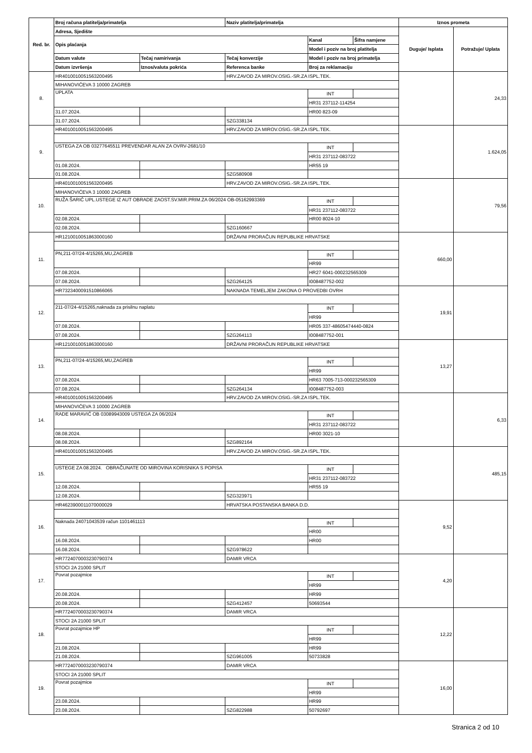| Red. br. | Broj računa platitelja/primatelja | | Naziv platitelja/primatelja | | | Iznos prometa | |
| --- | --- | --- | --- | --- | --- | --- | --- |
| | Adresa, Sjedište | | | | | Duguje/ Isplata | Potražuje/ Uplata |
| | Opis plaćanja | | | Kanal | Šifra namjene | | |
| | | | | Model i poziv na broj platitelja | | | |
| | Datum valute | Tečaj namirivanja | Tečaj konverzije | Model i poziv na broj primatelja | | | |
| | Datum izvršenja | Iznos/valuta pokrića | Referenca banke | Broj za reklamaciju | | | |
| 8. | HR4010010051563200495 | | HRV.ZAVOD ZA MIROV.OSIG.-SR.ZA ISPL.TEK. | | | | 24,33 |
| | MIHANOVIĆEVA 3 10000 ZAGREB | | | | | | |
| | UPLATA | | | INT | | | |
| | | | | HR31 237112-114254 | | | |
| | 31.07.2024. | | | HR00 823-09 | | | |
| | 31.07.2024. | | SZG338134 | | | | |
| 9. | HR4010010051563200495 | | HRV.ZAVOD ZA MIROV.OSIG.-SR.ZA ISPL.TEK. | | | | 1.624,05 |
| | USTEGA ZA OB 03277645511 PREVENDAR ALAN ZA OVRV-2681/10 | | | INT | | | |
| | | | | HR31 237112-083722 | | | |
| | 01.08.2024. | | | HR55 19 | | | |
| | 01.08.2024. | | SZG580908 | | | | |
| 10. | HR4010010051563200495 | | HRV.ZAVOD ZA MIROV.OSIG.-SR.ZA ISPL.TEK. | | | | 79,56 |
| | MIHANOVIĆEVA 3 10000 ZAGREB | | | | | | |
| | RUŽA ŠARIĆ UPL.USTEGE IZ AUT OBRADE ZAOST.SV.MIR.PRIM.ZA 06/2024 OB-05162993369 | | | INT | | | |
| | | | | HR31 237112-083722 | | | |
| | 02.08.2024. | | | HR00 8024-10 | | | |
| | 02.08.2024. | | SZG160667 | | | | |
| 11. | HR1210010051863000160 | | DRŽAVNI PRORAČUN REPUBLIKE HRVATSKE | | | 660,00 | |
| | PN,211-07/24-4/15265,MU,ZAGREB | | | INT | | | |
| | | | | HR99 | | | |
| | 07.08.2024. | | | HR27 6041-000232565309 | | | |
| | 07.08.2024. | | SZG264125 | I008487752-002 | | | |
| 12. | HR7323400091510866065 | | NAKNADA TEMELJEM ZAKONA O PROVEDBI OVRH | | | 19,91 | |
| | 211-07/24-4/15265,naknada za prisilnu naplatu | | | INT | | | |
| | | | | HR99 | | | |
| | 07.08.2024. | | | HR05 337-48605474440-0824 | | | |
| | 07.08.2024. | | SZG264113 | I008487752-001 | | | |
| 13. | HR1210010051863000160 | | DRŽAVNI PRORAČUN REPUBLIKE HRVATSKE | | | 13,27 | |
| | PN,211-07/24-4/15265,MU,ZAGREB | | | INT | | | |
| | | | | HR99 | | | |
| | 07.08.2024. | | | HR63 7005-713-000232565309 | | | |
| | 07.08.2024. | | SZG264134 | I008487752-003 | | | |
| 14. | HR4010010051563200495 | | HRV.ZAVOD ZA MIROV.OSIG.-SR.ZA ISPL.TEK. | | | | 6,33 |
| | MIHANOVIĆEVA 3 10000 ZAGREB | | | | | | |
| | RADE MARAVIĆ OB 03089943009 USTEGA ZA 06/2024 | | | INT | | | |
| | | | | HR31 237112-083722 | | | |
| | 08.08.2024. | | | HR00 3021-10 | | | |
| | 08.08.2024. | | SZG892164 | | | | |
| 15. | HR4010010051563200495 | | HRV.ZAVOD ZA MIROV.OSIG.-SR.ZA ISPL.TEK. | | | | 485,15 |
| | USTEGE ZA 08.2024. OBRAČUNATE OD MIROVINA KORISNIKA S POPISA | | | INT | | | |
| | | | | HR31 237112-083722 | | | |
| | 12.08.2024. | | | HR55 19 | | | |
| | 12.08.2024. | | SZG323971 | | | | |
| 16. | HR4623900011070000029 | | HRVATSKA POSTANSKA BANKA D.D. | | | 9,52 | |
| | Naknada 24071043539 račun 1101461113 | | | INT | | | |
| | | | | HR00 | | | |
| | 16.08.2024. | | | HR00 | | | |
| | 16.08.2024. | | SZG978622 | | | | |
| 17. | HR7724070003230790374 | | DAMIR VRCA | | | 4,20 | |
| | STOCI 2A 21000 SPLIT | | | | | | |
| | Povrat pozajmice | | | INT | | | |
| | | | | HR99 | | | |
| | 20.08.2024. | | | HR99 | | | |
| | 20.08.2024. | | SZG412457 | 50693544 | | | |
| 18. | HR7724070003230790374 | | DAMIR VRCA | | | 12,22 | |
| | STOCI 2A 21000 SPLIT | | | | | | |
| | Povrat pozajmice HP | | | INT | | | |
| | | | | HR99 | | | |
| | 21.08.2024. | | | HR99 | | | |
| | 21.08.2024. | | SZG961005 | 50733828 | | | |
| 19. | HR7724070003230790374 | | DAMIR VRCA | | | 16,00 | |
| | STOCI 2A 21000 SPLIT | | | | | | |
| | Povrat pozajmice | | | INT | | | |
| | | | | HR99 | | | |
| | 23.08.2024. | | | HR99 | | | |
| | 23.08.2024. | | SZG822988 | 50792697 | | | |
Stranica 2 od 10